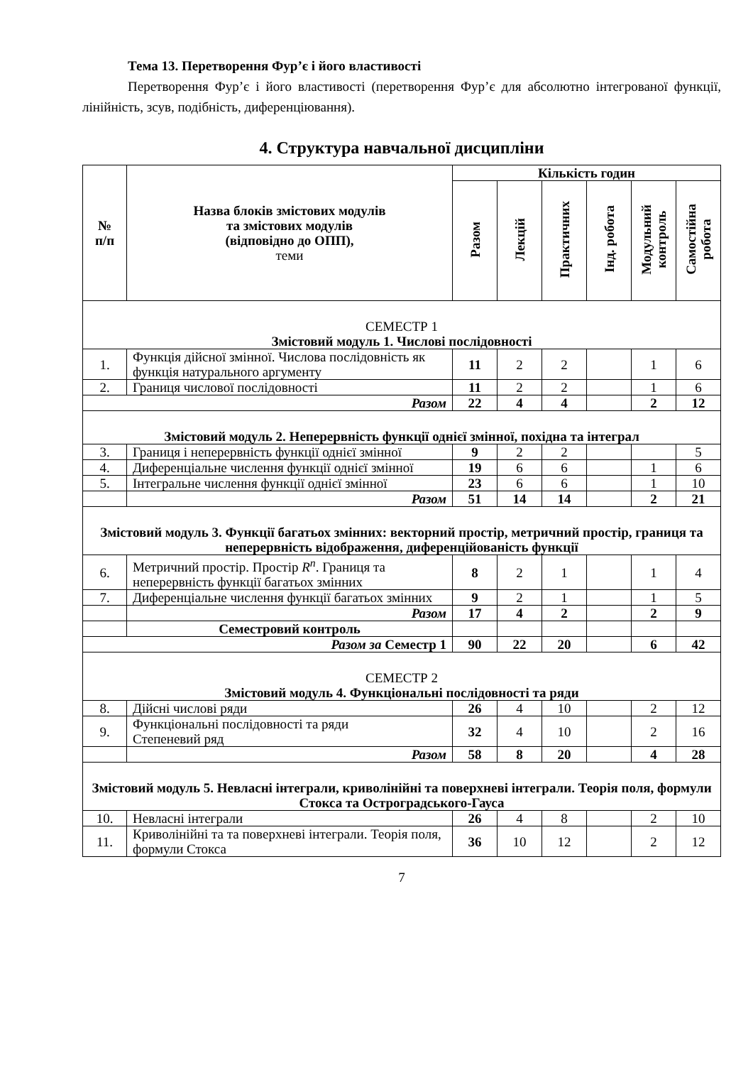Тема 13. Перетворення Фур’є і його властивості
Перетворення Фур’є і його властивості (перетворення Фур’є для абсолютно інтегрованої функції, лінійність, зсув, подібність, диференціювання).
4. Структура навчальної дисципліни
| № п/п | Назва блоків змістових модулів та змістових модулів (відповідно до ОПП), теми | Кількість годин | | | | | |
| --- | --- | --- | --- | --- | --- | --- | --- |
| | | Разом | Лекцій | Практичних | Інд. робота | Модульний контроль | Самостійна робота |
| СЕМЕСТР 1 Змістовий модуль 1. Числові послідовності | | | | | | | |
| 1. | Функція дійсної змінної. Числова послідовність як функція натурального аргументу | 11 | 2 | 2 | | 1 | 6 |
| 2. | Границя числової послідовності | 11 | 2 | 2 | | 1 | 6 |
| Разом | | 22 | 4 | 4 | | 2 | 12 |
| Змістовий модуль 2. Неперервність функції однієї змінної, похідна та інтеграл | | | | | | | |
| 3. | Границя і неперервність функції однієї змінної | 9 | 2 | 2 | | | 5 |
| 4. | Диференціальне числення функції однієї змінної | 19 | 6 | 6 | | 1 | 6 |
| 5. | Інтегральне числення функції однієї змінної | 23 | 6 | 6 | | 1 | 10 |
| | Разом | 51 | 14 | 14 | | 2 | 21 |
| Змістовий модуль 3. Функції багатьох змінних: векторний простір, метричний простір, границя та неперервність відображення, диференційованість функції | | | | | | | |
| 6. | Метричний простір. Простір R<sup>n</sup> . Границя та неперервність функції багатьох змінних | 8 | 2 | 1 | | 1 | 4 |
| 7. | Диференціальне числення функції багатьох змінних | 9 | 2 | 1 | | 1 | 5 |
| | Разом | 17 | 4 | 2 | | 2 | 9 |
| | Семестровий контроль | | | | | | |
| Разом за Семестр 1 | | 90 | 22 | 20 | | 6 | 42 |
| СЕМЕСТР 2 Змістовий модуль 4. Функціональні послідовності та ряди | | | | | | | |
| 8. | Дійсні числові ряди | 26 | 4 | 10 | | 2 | 12 |
| 9. | Функціональні послідовності та ряди Степеневий ряд | 32 | 4 | 10 | | 2 | 16 |
| | Разом | 58 | 8 | 20 | | 4 | 28 |
| Змістовий модуль 5. Невласні інтеграли, криволінійні та поверхневі інтеграли. Теорія поля, формули Стокса та Остроградського-Гауса | | | | | | | |
| 10. | Невласні інтеграли | 26 | 4 | 8 | | 2 | 10 |
| 11. | Криволінійні та та поверхневі інтеграли. Теорія поля, формули Стокса | 36 | 10 | 12 | | 2 | 12 |
7